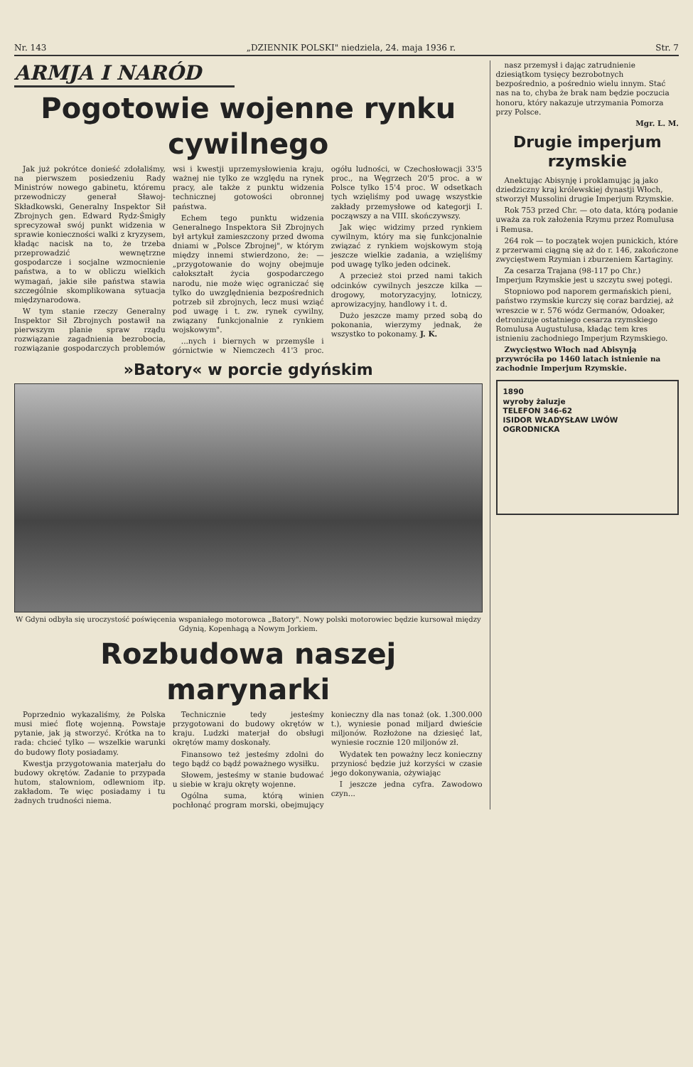Nr. 143 „DZIENNIK POLSKI" niedziela, 24. maja 1936 r. Str. 7
ARMJA I NARÓD
Pogotowie wojenne rynku cywilnego
Jak już pokrótce donieść zdołaliśmy, na pierwszem posiedzeniu Rady Ministrów nowego gabinetu, któremu przewodniczy generał Sławoj-Składkowski, Generalny Inspektor Sił Zbrojnych gen. Edward Rydz-Śmigły sprecyzował swój punkt widzenia w sprawie konieczności walki z kryzysem, kładąc nacisk na to, że trzeba przeprowadzić wewnętrzne gospodarcze i socjalne wzmocnienie państwa, a to w obliczu wielkich wymagań, jakie siłe państwa stawia szczególnie skomplikowana sytuacja międzynarodowa.
W tym stanie rzeczy Generalny Inspektor Sił Zbrojnych postawił na pierwszym planie spraw rządu rozwiązanie zagadnienia bezrobocia, rozwiązanie gospodarczych problemów wsi i kwestji uprzemysłowienia kraju, ważnej nie tylko ze względu na rynek pracy, ale także z punktu widzenia technicznej gotowości obronnej państwa.
Echem tego punktu widzenia Generalnego Inspektora Sił Zbrojnych był artykuł zamieszczony przed dwoma dniami w „Polsce Zbrojnej", w którym między innemi stwierdzono, że: — „przygotowanie do wojny obejmuje całokształt życia gospodarczego narodu, nie może więc ograniczać się tylko do uwzględnienia bezpośrednich potrzeb sił zbrojnych, lecz musi wziąć pod uwagę i t. zw. rynek cywilny, związany funkcjonalnie z rynkiem wojskowym".
...nych i biernych w przemyśle i górnictwie w Niemczech 41'3 proc. ogółu ludności, w Czechosłowacji 33'5 proc., na Węgrzech 20'5 proc. a w Polsce tylko 15'4 proc. W odsetkach tych wzięliśmy pod uwagę wszystkie zakłady przemysłowe od kategorji I. począwszy a na VIII. skończywszy.
Jak więc widzimy przed rynkiem cywilnym, który ma się funkcjonalnie związać z rynkiem wojskowym stoją jeszcze wielkie zadania, a wzięliśmy pod uwagę tylko jeden odcinek.
A przecież stoi przed nami takich odcinków cywilnych jeszcze kilka — drogowy, motoryzacyjny, lotniczy, aprowizacyjny, handlowy i t. d.
Dużo jeszcze mamy przed sobą do pokonania, wierzymy jednak, że wszystko to pokonamy. J. K.
»Batory« w porcie gdyńskim
W Gdyni odbyła się uroczystość poświęcenia wspaniałego motorowca „Batory". Nowy polski motorowiec będzie kursował między Gdynią, Kopenhagą a Nowym Jorkiem.
Rozbudowa naszej marynarki
Poprzednio wykazaliśmy, że Polska musi mieć flotę wojenną. Powstaje pytanie, jak ją stworzyć. Krótka na to rada: chcieć tylko — wszelkie warunki do budowy floty posiadamy.
Kwestja przygotowania materjału do budowy okrętów. Zadanie to przypada hutom, stalowniom, odlewniom itp. zakładom. Te więc posiadamy i tu żadnych trudności niema.
Technicznie tedy jesteśmy przygotowani do budowy okrętów w kraju. Ludzki materjał do obsługi okrętów mamy doskonały.
Finansowo też jesteśmy zdolni do tego bądź co bądź poważnego wysiłku.
Słowem, jesteśmy w stanie budować u siebie w kraju okręty wojenne.
Ogólna suma, którą winien pochłonąć program morski, obejmujący konieczny dla nas tonaż (ok. 1.300.000 t.), wyniesie ponad miljard dwieście miljonów. Rozłożone na dziesięć lat, wyniesie rocznie 120 miljonów zł.
Wydatek ten poważny lecz konieczny przyniosć będzie już korzyści w czasie jego dokonywania, ożywiając
I jeszcze jedna cyfra. Zawodowo czyn...
nasz przemysł i dając zatrudnienie dziesiątkom tysięcy bezrobotnych bezpośrednio, a pośrednio wielu innym. Stać nas na to, chyba że brak nam będzie poczucia honoru, który nakazuje utrzymania Pomorza przy Polsce.
Mgr. L. M.
Drugie imperjum rzymskie
Anektując Abisynję i proklamując ją jako dziedziczny kraj królewskiej dynastji Włoch, stworzył Mussolini drugie Imperjum Rzymskie.
Rok 753 przed Chr. — oto data, którą podanie uważa za rok założenia Rzymu przez Romulusa i Remusa.
264 rok — to początek wojen punickich, które z przerwami ciągną się aż do r. 146, zakończone zwycięstwem Rzymian i zburzeniem Kartaginy.
Za cesarza Trajana (98-117 po Chr.) Imperjum Rzymskie jest u szczytu swej potęgi.
Stopniowo pod naporem germańskich pieni, państwo rzymskie kurczy się coraz bardziej, aż wreszcie w r. 576 wódz Germanów, Odoaker, detronizuje ostatniego cesarza rzymskiego Romulusa Augustulusa, kładąc tem kres istnieniu zachodniego Imperjum Rzymskiego.
Zwycięstwo Włoch nad Abisynją przywróciła po 1460 latach istnienie na zachodnie Imperjum Rzymskie.
1890
wyroby żaluzje
TELEFON 346-62
ISIDOR WŁADYSŁAW LWÓW OGRODNICKA